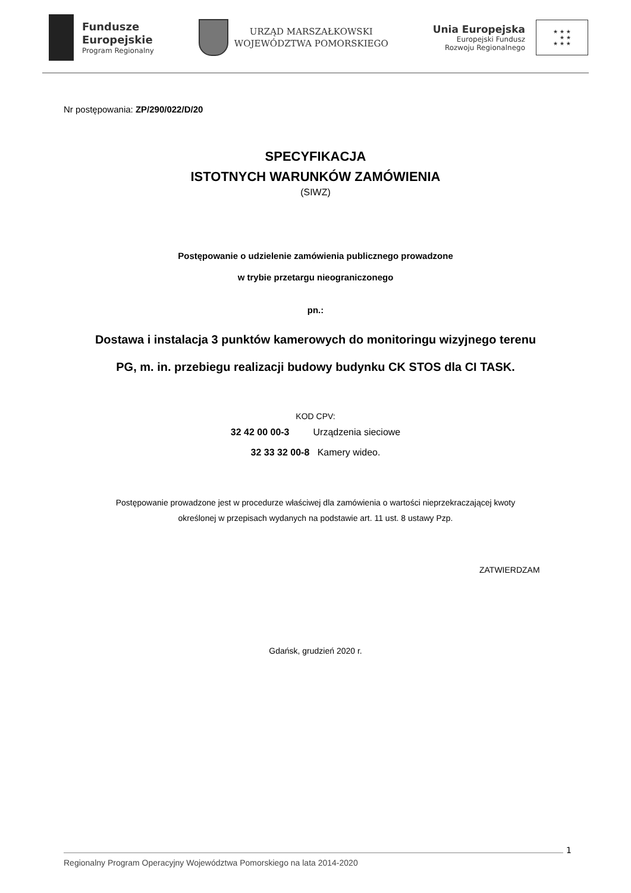Fundusze
Europejskie
Program Regionalny
URZĄD MARSZAŁKOWSKI
WOJEWÓDZTWA POMORSKIEGO
Unia Europejska
Europejski Fundusz
Rozwoju Regionalnego
★ ★ ★
★ ★
★ ★ ★
Nr postępowania: ZP/290/022/D/20
SPECYFIKACJA
ISTOTNYCH WARUNKÓW ZAMÓWIENIA
(SIWZ)
Postępowanie o udzielenie zamówienia publicznego prowadzone
w trybie przetargu nieograniczonego
pn.:
Dostawa i instalacja 3 punktów kamerowych do monitoringu wizyjnego terenu
PG, m. in. przebiegu realizacji budowy budynku CK STOS dla CI TASK.
KOD CPV:
32 42 00 00-3 Urządzenia sieciowe
32 33 32 00-8 Kamery wideo.
Postępowanie prowadzone jest w procedurze właściwej dla zamówienia o wartości nieprzekraczającej kwoty
określonej w przepisach wydanych na podstawie art. 11 ust. 8 ustawy Pzp.
ZATWIERDZAM
Gdańsk, grudzień 2020 r.
1
Regionalny Program Operacyjny Województwa Pomorskiego na lata 2014-2020